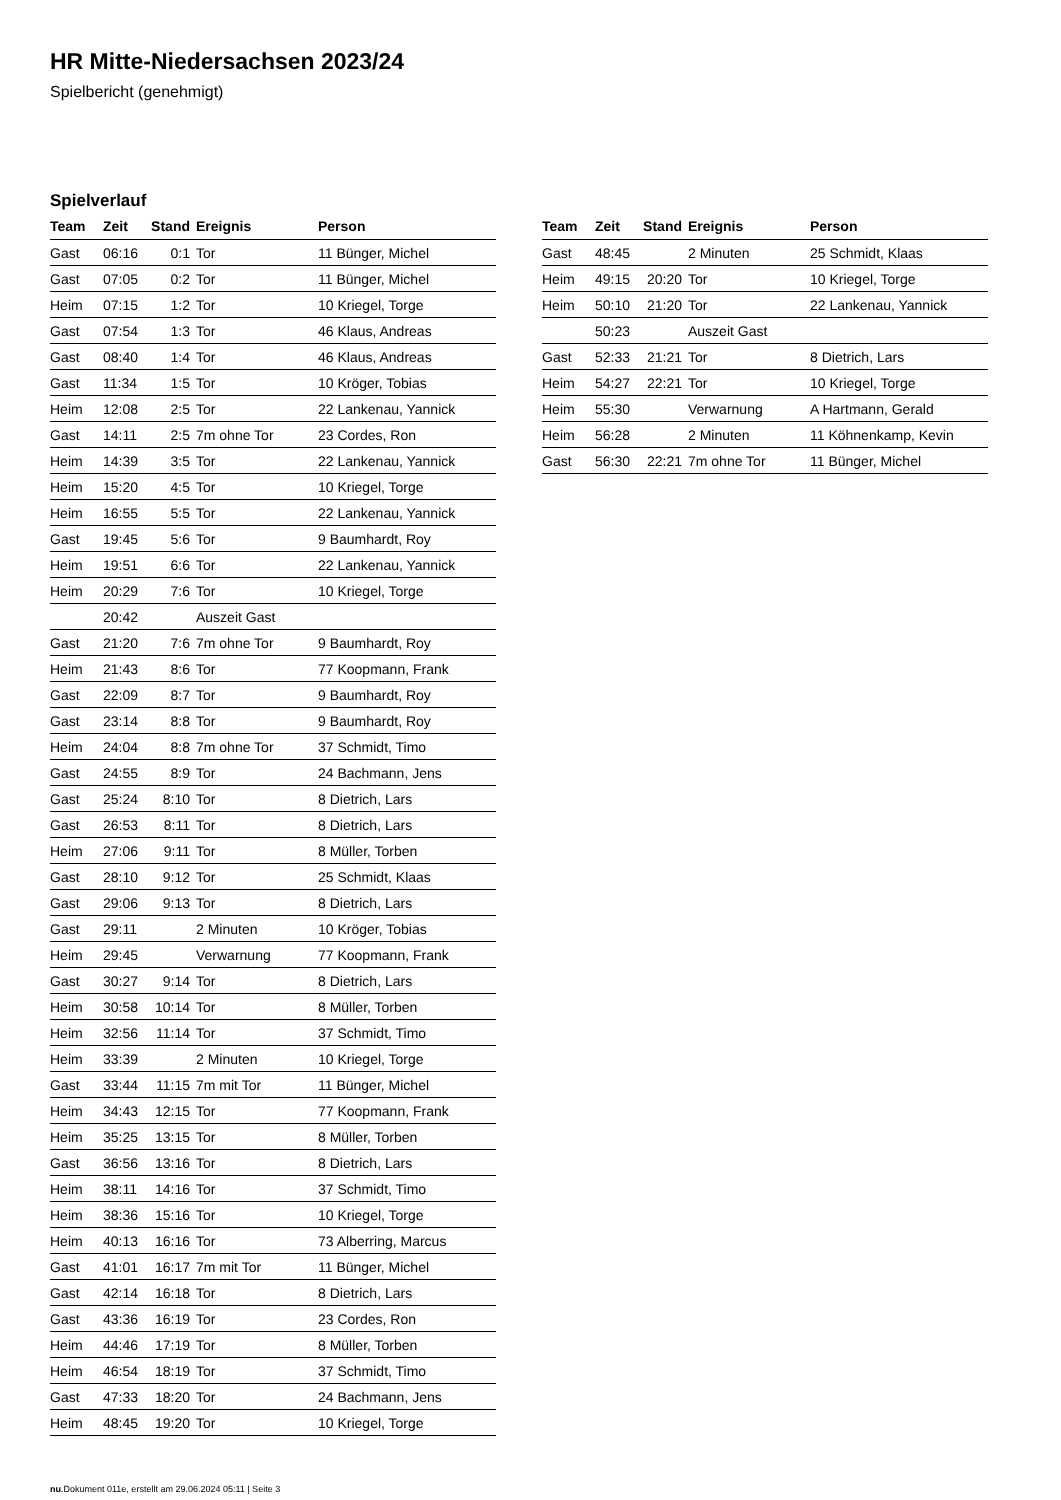HR Mitte-Niedersachsen 2023/24
Spielbericht (genehmigt)
Spielverlauf
| Team | Zeit | Stand | Ereignis | Person |
| --- | --- | --- | --- | --- |
| Gast | 06:16 | 0:1 | Tor | 11 Bünger, Michel |
| Gast | 07:05 | 0:2 | Tor | 11 Bünger, Michel |
| Heim | 07:15 | 1:2 | Tor | 10 Kriegel, Torge |
| Gast | 07:54 | 1:3 | Tor | 46 Klaus, Andreas |
| Gast | 08:40 | 1:4 | Tor | 46 Klaus, Andreas |
| Gast | 11:34 | 1:5 | Tor | 10 Kröger, Tobias |
| Heim | 12:08 | 2:5 | Tor | 22 Lankenau, Yannick |
| Gast | 14:11 | 2:5 | 7m ohne Tor | 23 Cordes, Ron |
| Heim | 14:39 | 3:5 | Tor | 22 Lankenau, Yannick |
| Heim | 15:20 | 4:5 | Tor | 10 Kriegel, Torge |
| Heim | 16:55 | 5:5 | Tor | 22 Lankenau, Yannick |
| Gast | 19:45 | 5:6 | Tor | 9 Baumhardt, Roy |
| Heim | 19:51 | 6:6 | Tor | 22 Lankenau, Yannick |
| Heim | 20:29 | 7:6 | Tor | 10 Kriegel, Torge |
| | 20:42 | | Auszeit Gast | |
| Gast | 21:20 | 7:6 | 7m ohne Tor | 9 Baumhardt, Roy |
| Heim | 21:43 | 8:6 | Tor | 77 Koopmann, Frank |
| Gast | 22:09 | 8:7 | Tor | 9 Baumhardt, Roy |
| Gast | 23:14 | 8:8 | Tor | 9 Baumhardt, Roy |
| Heim | 24:04 | 8:8 | 7m ohne Tor | 37 Schmidt, Timo |
| Gast | 24:55 | 8:9 | Tor | 24 Bachmann, Jens |
| Gast | 25:24 | 8:10 | Tor | 8 Dietrich, Lars |
| Gast | 26:53 | 8:11 | Tor | 8 Dietrich, Lars |
| Heim | 27:06 | 9:11 | Tor | 8 Müller, Torben |
| Gast | 28:10 | 9:12 | Tor | 25 Schmidt, Klaas |
| Gast | 29:06 | 9:13 | Tor | 8 Dietrich, Lars |
| Gast | 29:11 | | 2 Minuten | 10 Kröger, Tobias |
| Heim | 29:45 | | Verwarnung | 77 Koopmann, Frank |
| Gast | 30:27 | 9:14 | Tor | 8 Dietrich, Lars |
| Heim | 30:58 | 10:14 | Tor | 8 Müller, Torben |
| Heim | 32:56 | 11:14 | Tor | 37 Schmidt, Timo |
| Heim | 33:39 | | 2 Minuten | 10 Kriegel, Torge |
| Gast | 33:44 | 11:15 | 7m mit Tor | 11 Bünger, Michel |
| Heim | 34:43 | 12:15 | Tor | 77 Koopmann, Frank |
| Heim | 35:25 | 13:15 | Tor | 8 Müller, Torben |
| Gast | 36:56 | 13:16 | Tor | 8 Dietrich, Lars |
| Heim | 38:11 | 14:16 | Tor | 37 Schmidt, Timo |
| Heim | 38:36 | 15:16 | Tor | 10 Kriegel, Torge |
| Heim | 40:13 | 16:16 | Tor | 73 Alberring, Marcus |
| Gast | 41:01 | 16:17 | 7m mit Tor | 11 Bünger, Michel |
| Gast | 42:14 | 16:18 | Tor | 8 Dietrich, Lars |
| Gast | 43:36 | 16:19 | Tor | 23 Cordes, Ron |
| Heim | 44:46 | 17:19 | Tor | 8 Müller, Torben |
| Heim | 46:54 | 18:19 | Tor | 37 Schmidt, Timo |
| Gast | 47:33 | 18:20 | Tor | 24 Bachmann, Jens |
| Heim | 48:45 | 19:20 | Tor | 10 Kriegel, Torge |
| Team | Zeit | Stand | Ereignis | Person |
| --- | --- | --- | --- | --- |
| Gast | 48:45 | | 2 Minuten | 25 Schmidt, Klaas |
| Heim | 49:15 | 20:20 | Tor | 10 Kriegel, Torge |
| Heim | 50:10 | 21:20 | Tor | 22 Lankenau, Yannick |
| | 50:23 | | Auszeit Gast | |
| Gast | 52:33 | 21:21 | Tor | 8 Dietrich, Lars |
| Heim | 54:27 | 22:21 | Tor | 10 Kriegel, Torge |
| Heim | 55:30 | | Verwarnung | A Hartmann, Gerald |
| Heim | 56:28 | | 2 Minuten | 11 Köhnenkamp, Kevin |
| Gast | 56:30 | 22:21 | 7m ohne Tor | 11 Bünger, Michel |
nu.Dokument 011e, erstellt am 29.06.2024 05:11 | Seite 3